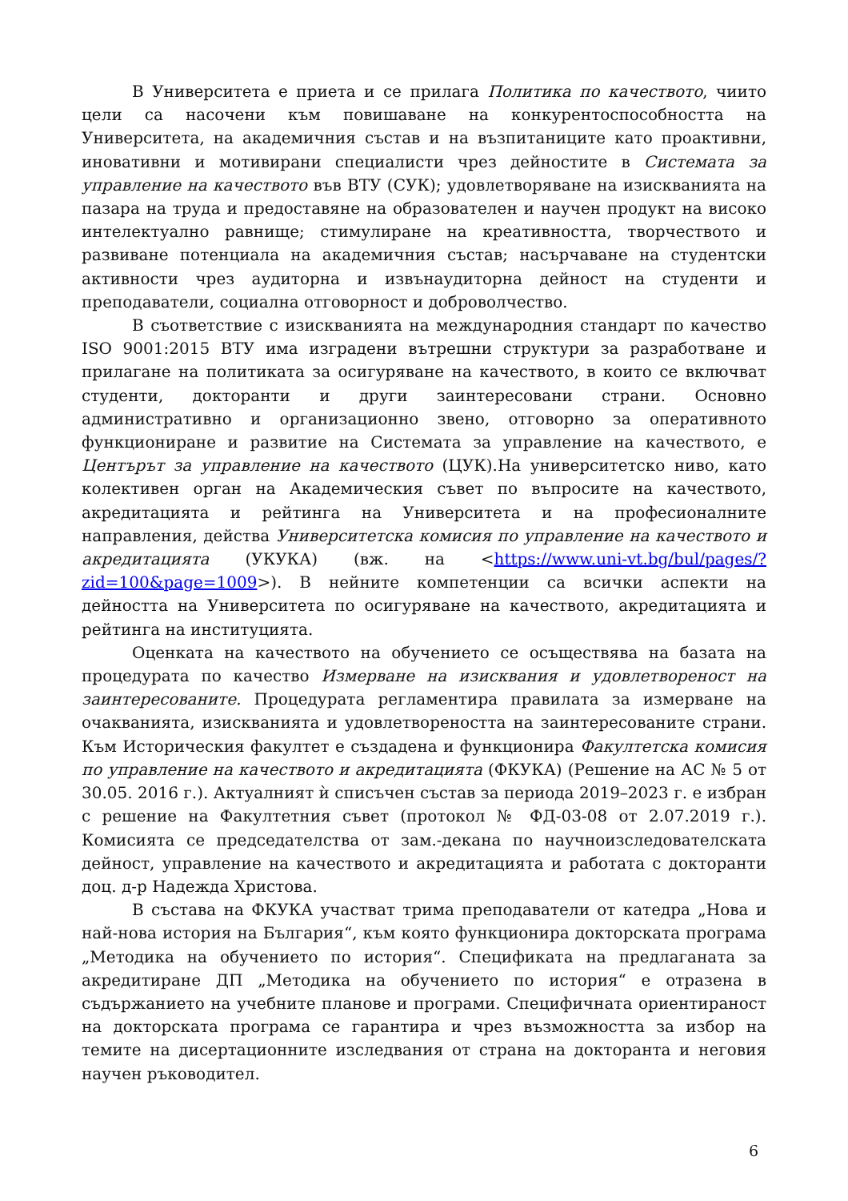В Университета е приета и се прилага Политика по качеството, чиито цели са насочени към повишаване на конкурентоспособността на Университета, на академичния състав и на възпитаниците като проактивни, иновативни и мотивирани специалисти чрез дейностите в Системата за управление на качеството във ВТУ (СУК); удовлетворяване на изискванията на пазара на труда и предоставяне на образователен и научен продукт на високо интелектуално равнище; стимулиране на креативността, творчеството и развиване потенциала на академичния състав; насърчаване на студентски активности чрез аудиторна и извънаудиторна дейност на студенти и преподаватели, социална отговорност и доброволчество.
В съответствие с изискванията на международния стандарт по качество ISO 9001:2015 ВТУ има изградени вътрешни структури за разработване и прилагане на политиката за осигуряване на качеството, в които се включват студенти, докторанти и други заинтересовани страни. Основно административно и организационно звено, отговорно за оперативното функциониране и развитие на Системата за управление на качеството, е Центърът за управление на качеството (ЦУК).На университетско ниво, като колективен орган на Академическия съвет по въпросите на качеството, акредитацията и рейтинга на Университета и на професионалните направления, действа Университетска комисия по управление на качеството и акредитацията (УКУКА) (вж. на <https://www.uni-vt.bg/bul/pages/?zid=100&page=1009>). В нейните компетенции са всички аспекти на дейността на Университета по осигуряване на качеството, акредитацията и рейтинга на институцията.
Оценката на качеството на обучението се осъществява на базата на процедурата по качество Измерване на изисквания и удовлетвореност на заинтересованите. Процедурата регламентира правилата за измерване на очакванията, изискванията и удовлетвореността на заинтересованите страни. Към Историческия факултет е създадена и функционира Факултетска комисия по управление на качеството и акредитацията (ФКУКА) (Решение на АС № 5 от 30.05. 2016 г.). Актуалният ѝ списъчен състав за периода 2019–2023 г. е избран с решение на Факултетния съвет (протокол № ФД-03-08 от 2.07.2019 г.). Комисията се председателства от зам.-декана по научноизследователската дейност, управление на качеството и акредитацията и работата с докторанти доц. д-р Надежда Христова.
В състава на ФКУКА участват трима преподаватели от катедра „Нова и най-нова история на България“, към която функционира докторската програма „Методика на обучението по история“. Спецификата на предлаганата за акредитиране ДП „Методика на обучението по история“ е отразена в съдържанието на учебните планове и програми. Специфичната ориентираност на докторската програма се гарантира и чрез възможността за избор на темите на дисертационните изследвания от страна на докторанта и неговия научен ръководител.
6